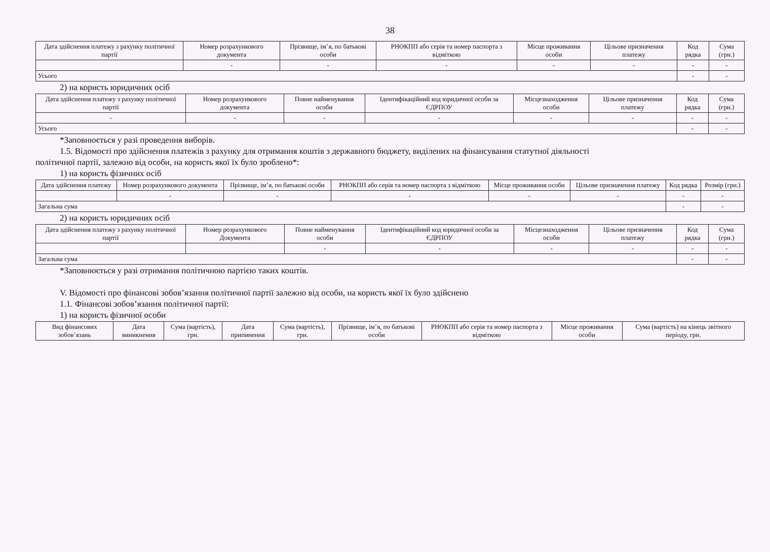38
| Дата здійснення платежу з рахунку політичної партії | Номер розрахункового документа | Прізвище, ім’я, по батькові особи | РНОКПП або серія та номер паспорта з відміткою | Місце проживання особи | Цільове призначення платежу | Код рядка | Сума (грн.) |
| --- | --- | --- | --- | --- | --- | --- | --- |
| | - | - | - | - | - | - | - |
| Усього | | | | | | - | - |
2) на користь юридичних осіб
| Дата здійснення платежу з рахунку політичної партії | Номер розрахункового документа | Повне найменування особи | Ідентифікаційний код юридичної особи за ЄДРПОУ | Місцезнаходження особи | Цільове призначення платежу | Код рядка | Сума (грн.) |
| --- | --- | --- | --- | --- | --- | --- | --- |
| - | - | - | - | - | - | - | - |
| Усього | | | | | | - | - |
*Заповнюється у разі проведення виборів.
1.5. Відомості про здійснення платежів з рахунку для отримання коштів з державного бюджету, виділених на фінансування статутної діяльності
політичної партії, залежно від особи, на користь якої їх було зроблено*:
1) на користь фізичних осіб
| Дата здійснення платежу | Номер розрахункового документа | Прізвище, ім’я, по батькові особи | РНОКПП або серія та номер паспорта з відміткою | Місце проживання особи | Цільове призначення платежу | Код рядка | Розмір (грн.) |
| --- | --- | --- | --- | --- | --- | --- | --- |
| | - | - | - | - | - | - | - |
| Загальна сума | | | | | | - | - |
2) на користь юридичних осіб
| Дата здійснення платежу з рахунку політичної партії | Номер розрахункового Документа | Повне найменування особи | Ідентифікаційний код юридичної особи за ЄДРПОУ | Місцезнаходження особи | Цільове призначення платежу | Код рядка | Сума (грн.) |
| --- | --- | --- | --- | --- | --- | --- | --- |
| | | - | - | - | - | - | - |
| Загальна сума | | | | | | - | - |
*Заповнюється у разі отримання політичною партією таких коштів.
V. Відомості про фінансові зобов’язання політичної партії залежно від особи, на користь якої їх було здійснено
1.1. Фінансові зобов’язання політичної партії:
1) на користь фізичної особи
| Вид фінансових зобов’язань | Дата виникнення | Сума (вартість), грн. | Дата припинення | Сума (вартість), грн. | Прізвище, ім’я, по батькові особи | РНОКПП або серія та номер паспорта з відміткою | Місце проживання особи | Сума (вартість) на кінець звітного періоду, грн. |
| --- | --- | --- | --- | --- | --- | --- | --- | --- |